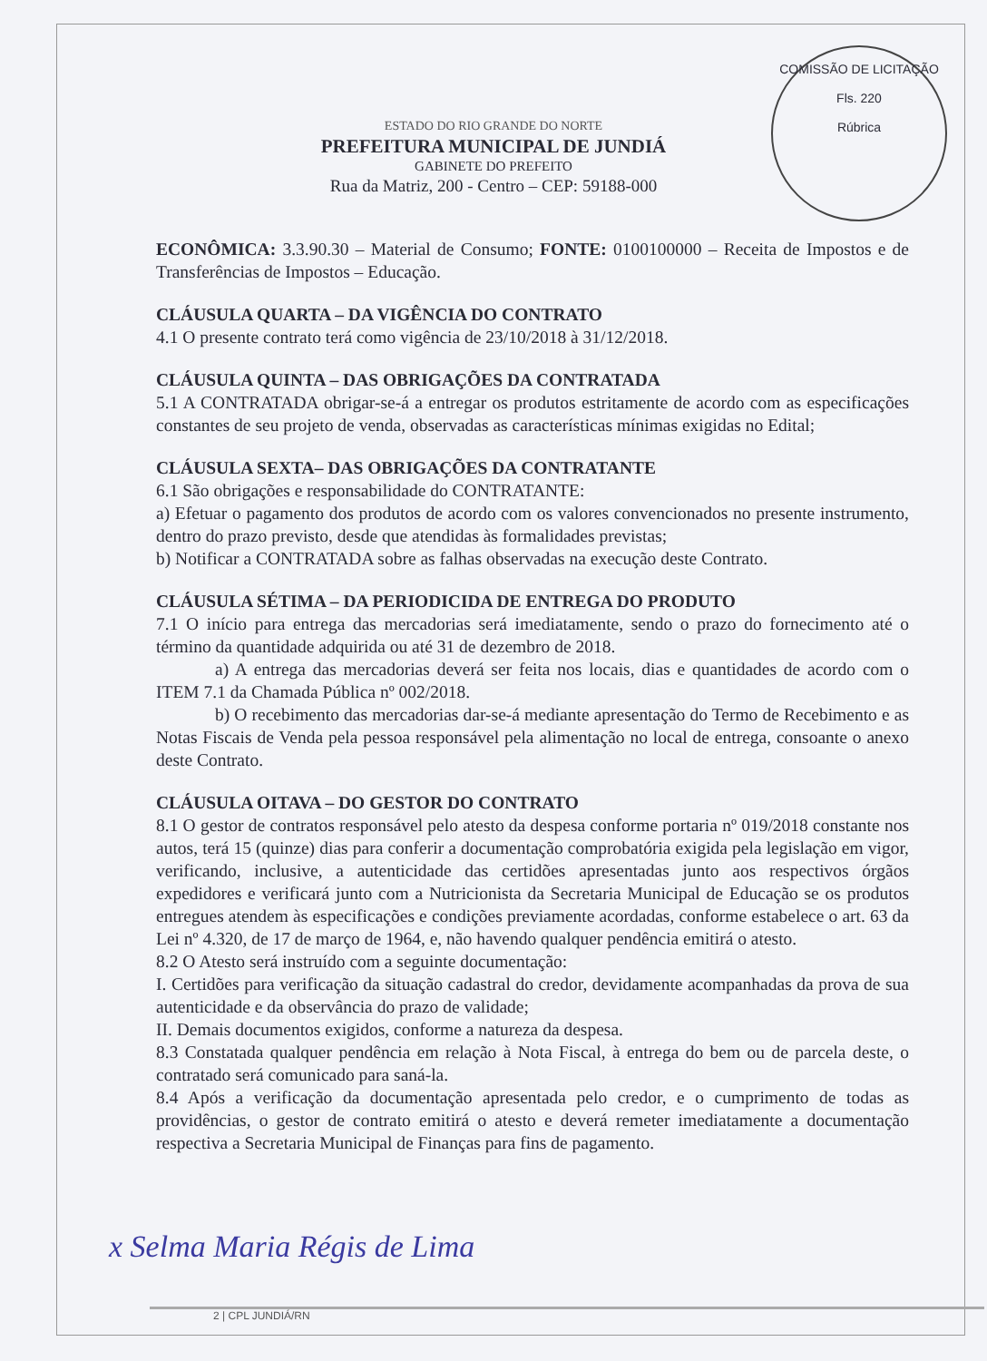ESTADO DO RIO GRANDE DO NORTE
PREFEITURA MUNICIPAL DE JUNDIÁ
GABINETE DO PREFEITO
Rua da Matriz, 200 - Centro – CEP: 59188-000
COMISSÃO DE LICITAÇÃO
Fls. 220
Rúbrica
ECONÔMICA: 3.3.90.30 – Material de Consumo; FONTE: 0100100000 – Receita de Impostos e de Transferências de Impostos – Educação.
CLÁUSULA QUARTA – DA VIGÊNCIA DO CONTRATO
4.1 O presente contrato terá como vigência de 23/10/2018 à 31/12/2018.
CLÁUSULA QUINTA – DAS OBRIGAÇÕES DA CONTRATADA
5.1 A CONTRATADA obrigar-se-á a entregar os produtos estritamente de acordo com as especificações constantes de seu projeto de venda, observadas as características mínimas exigidas no Edital;
CLÁUSULA SEXTA– DAS OBRIGAÇÕES DA CONTRATANTE
6.1 São obrigações e responsabilidade do CONTRATANTE:
a) Efetuar o pagamento dos produtos de acordo com os valores convencionados no presente instrumento, dentro do prazo previsto, desde que atendidas às formalidades previstas;
b) Notificar a CONTRATADA sobre as falhas observadas na execução deste Contrato.
CLÁUSULA SÉTIMA – DA PERIODICIDA DE ENTREGA DO PRODUTO
7.1 O início para entrega das mercadorias será imediatamente, sendo o prazo do fornecimento até o término da quantidade adquirida ou até 31 de dezembro de 2018.
a) A entrega das mercadorias deverá ser feita nos locais, dias e quantidades de acordo com o ITEM 7.1 da Chamada Pública nº 002/2018.
b) O recebimento das mercadorias dar-se-á mediante apresentação do Termo de Recebimento e as Notas Fiscais de Venda pela pessoa responsável pela alimentação no local de entrega, consoante o anexo deste Contrato.
CLÁUSULA OITAVA – DO GESTOR DO CONTRATO
8.1 O gestor de contratos responsável pelo atesto da despesa conforme portaria nº 019/2018 constante nos autos, terá 15 (quinze) dias para conferir a documentação comprobatória exigida pela legislação em vigor, verificando, inclusive, a autenticidade das certidões apresentadas junto aos respectivos órgãos expedidores e verificará junto com a Nutricionista da Secretaria Municipal de Educação se os produtos entregues atendem às especificações e condições previamente acordadas, conforme estabelece o art. 63 da Lei nº 4.320, de 17 de março de 1964, e, não havendo qualquer pendência emitirá o atesto.
8.2 O Atesto será instruído com a seguinte documentação:
I. Certidões para verificação da situação cadastral do credor, devidamente acompanhadas da prova de sua autenticidade e da observância do prazo de validade;
II. Demais documentos exigidos, conforme a natureza da despesa.
8.3 Constatada qualquer pendência em relação à Nota Fiscal, à entrega do bem ou de parcela deste, o contratado será comunicado para saná-la.
8.4 Após a verificação da documentação apresentada pelo credor, e o cumprimento de todas as providências, o gestor de contrato emitirá o atesto e deverá remeter imediatamente a documentação respectiva a Secretaria Municipal de Finanças para fins de pagamento.
x Selma Maria Régis de Lima
2 | CPL JUNDIÁ/RN